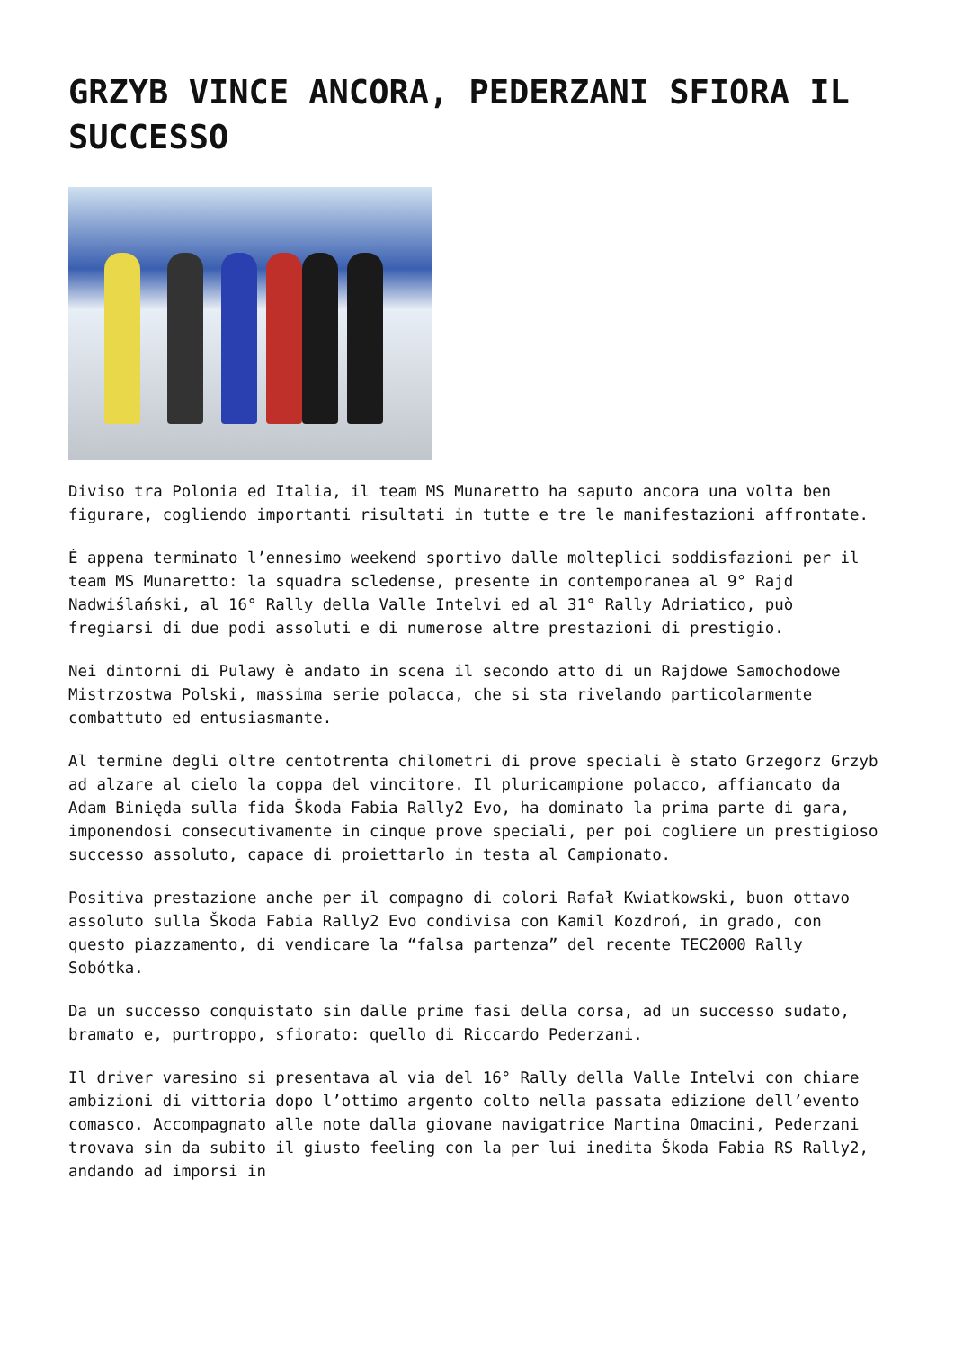GRZYB VINCE ANCORA, PEDERZANI SFIORA IL SUCCESSO
Diviso tra Polonia ed Italia, il team MS Munaretto ha saputo ancora una volta ben figurare, cogliendo importanti risultati in tutte e tre le manifestazioni affrontate.
È appena terminato l’ennesimo weekend sportivo dalle molteplici soddisfazioni per il team MS Munaretto: la squadra scledense, presente in contemporanea al 9° Rajd Nadwiślański, al 16° Rally della Valle Intelvi ed al 31° Rally Adriatico, può fregiarsi di due podi assoluti e di numerose altre prestazioni di prestigio.
Nei dintorni di Pulawy è andato in scena il secondo atto di un Rajdowe Samochodowe Mistrzostwa Polski, massima serie polacca, che si sta rivelando particolarmente combattuto ed entusiasmante.
Al termine degli oltre centotrenta chilometri di prove speciali è stato Grzegorz Grzyb ad alzare al cielo la coppa del vincitore. Il pluricampione polacco, affiancato da Adam Binięda sulla fida Škoda Fabia Rally2 Evo, ha dominato la prima parte di gara, imponendosi consecutivamente in cinque prove speciali, per poi cogliere un prestigioso successo assoluto, capace di proiettarlo in testa al Campionato.
Positiva prestazione anche per il compagno di colori Rafał Kwiatkowski, buon ottavo assoluto sulla Škoda Fabia Rally2 Evo condivisa con Kamil Kozdroń, in grado, con questo piazzamento, di vendicare la “falsa partenza” del recente TEC2000 Rally Sobótka.
Da un successo conquistato sin dalle prime fasi della corsa, ad un successo sudato, bramato e, purtroppo, sfiorato: quello di Riccardo Pederzani.
Il driver varesino si presentava al via del 16° Rally della Valle Intelvi con chiare ambizioni di vittoria dopo l’ottimo argento colto nella passata edizione dell’evento comasco. Accompagnato alle note dalla giovane navigatrice Martina Omacini, Pederzani trovava sin da subito il giusto feeling con la per lui inedita Škoda Fabia RS Rally2, andando ad imporsi in